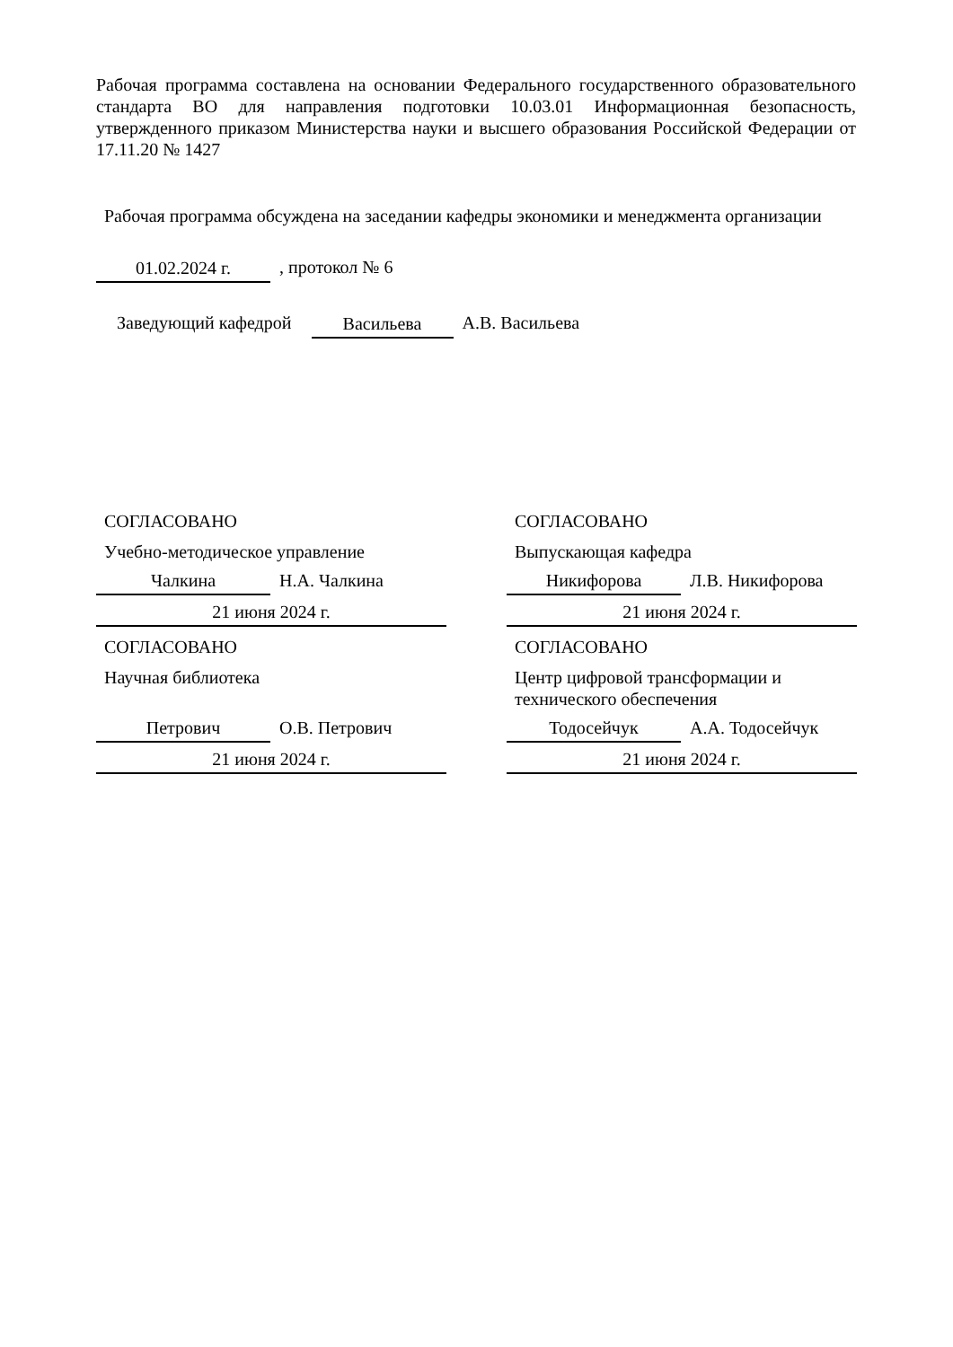Рабочая программа составлена на основании Федерального государственного образовательного стандарта ВО для направления подготовки 10.03.01 Информационная безопасность, утвержденного приказом Министерства науки и высшего образования Российской Федерации от 17.11.20 № 1427
Рабочая программа обсуждена на заседании кафедры экономики и менеджмента организации
01.02.2024 г., протокол № 6
Заведующий кафедрой Васильева А.В. Васильева
СОГЛАСОВАНО
Учебно-методическое управление
Чалкина Н.А. Чалкина
21 июня 2024 г.
СОГЛАСОВАНО
Выпускающая кафедра
Никифорова Л.В. Никифорова
21 июня 2024 г.
СОГЛАСОВАНО
Научная библиотека
Петрович О.В. Петрович
21 июня 2024 г.
СОГЛАСОВАНО
Центр цифровой трансформации и технического обеспечения
Тодосейчук А.А. Тодосейчук
21 июня 2024 г.